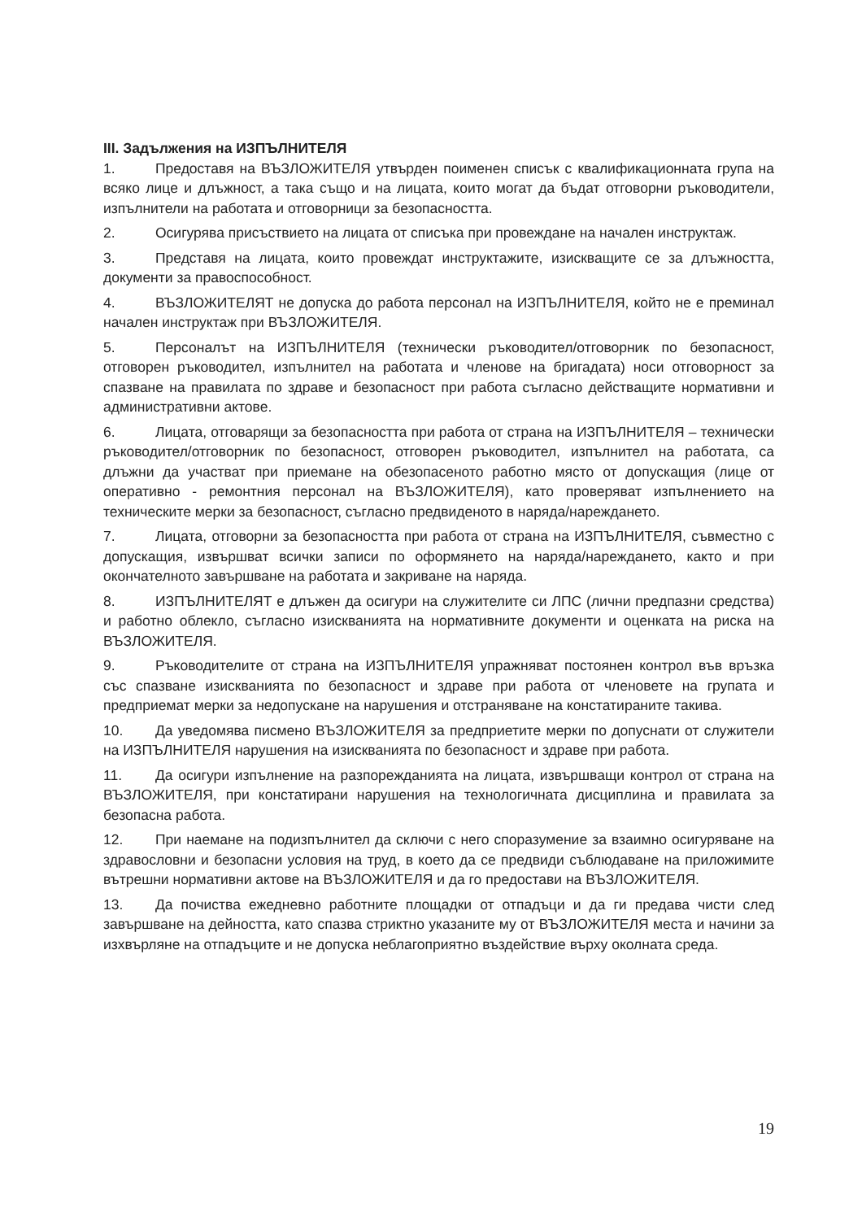III. Задължения на ИЗПЪЛНИТЕЛЯ
1. Предоставя на ВЪЗЛОЖИТЕЛЯ утвърден поименен списък с квалификационната група на всяко лице и длъжност, а така също и на лицата, които могат да бъдат отговорни ръководители, изпълнители на работата и отговорници за безопасността.
2. Осигурява присъствието на лицата от списъка при провеждане на начален инструктаж.
3. Представя на лицата, които провеждат инструктажите, изискващите се за длъжността, документи за правоспособност.
4. ВЪЗЛОЖИТЕЛЯТ не допуска до работа персонал на ИЗПЪЛНИТЕЛЯ, който не е преминал начален инструктаж при ВЪЗЛОЖИТЕЛЯ.
5. Персоналът на ИЗПЪЛНИТЕЛЯ (технически ръководител/отговорник по безопасност, отговорен ръководител, изпълнител на работата и членове на бригадата) носи отговорност за спазване на правилата по здраве и безопасност при работа съгласно действащите нормативни и административни актове.
6. Лицата, отговарящи за безопасността при работа от страна на ИЗПЪЛНИТЕЛЯ – технически ръководител/отговорник по безопасност, отговорен ръководител, изпълнител на работата, са длъжни да участват при приемане на обезопасеното работно място от допускащия (лице от оперативно - ремонтния персонал на ВЪЗЛОЖИТЕЛЯ), като проверяват изпълнението на техническите мерки за безопасност, съгласно предвиденото в наряда/нареждането.
7. Лицата, отговорни за безопасността при работа от страна на ИЗПЪЛНИТЕЛЯ, съвместно с допускащия, извършват всички записи по оформянето на наряда/нареждането, както и при окончателното завършване на работата и закриване на наряда.
8. ИЗПЪЛНИТЕЛЯТ е длъжен да осигури на служителите си ЛПС (лични предпазни средства) и работно облекло, съгласно изискванията на нормативните документи и оценката на риска на ВЪЗЛОЖИТЕЛЯ.
9. Ръководителите от страна на ИЗПЪЛНИТЕЛЯ упражняват постоянен контрол във връзка със спазване изискванията по безопасност и здраве при работа от членовете на групата и предприемат мерки за недопускане на нарушения и отстраняване на констатираните такива.
10. Да уведомява писмено ВЪЗЛОЖИТЕЛЯ за предприетите мерки по допуснати от служители на ИЗПЪЛНИТЕЛЯ нарушения на изискванията по безопасност и здраве при работа.
11. Да осигури изпълнение на разпорежданията на лицата, извършващи контрол от страна на ВЪЗЛОЖИТЕЛЯ, при констатирани нарушения на технологичната дисциплина и правилата за безопасна работа.
12. При наемане на подизпълнител да сключи с него споразумение за взаимно осигуряване на здравословни и безопасни условия на труд, в което да се предвиди съблюдаване на приложимите вътрешни нормативни актове на ВЪЗЛОЖИТЕЛЯ и да го предостави на ВЪЗЛОЖИТЕЛЯ.
13. Да почиства ежедневно работните площадки от отпадъци и да ги предава чисти след завършване на дейността, като спазва стриктно указаните му от ВЪЗЛОЖИТЕЛЯ места и начини за изхвърляне на отпадъците и не допуска неблагоприятно въздействие върху околната среда.
19